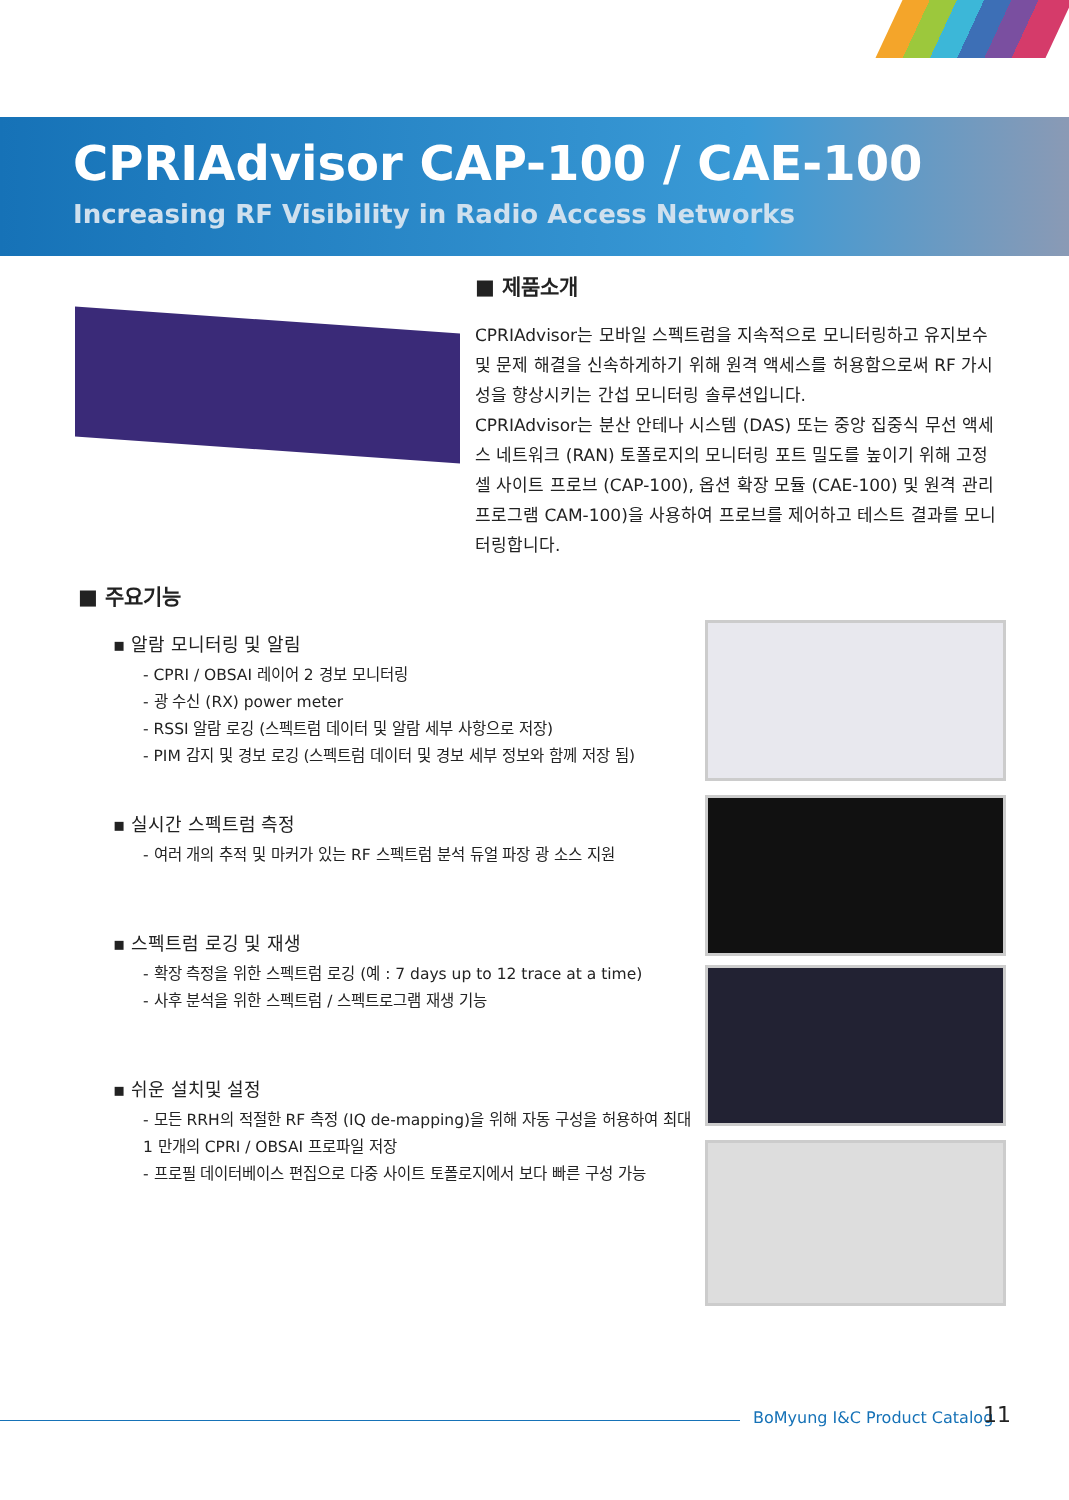CPRIAdvisor CAP-100 / CAE-100
Increasing RF Visibility in Radio Access Networks
■ 제품소개
CPRIAdvisor는 모바일 스펙트럼을 지속적으로 모니터링하고 유지보수 및 문제 해결을 신속하게하기 위해 원격 액세스를 허용함으로써 RF 가시성을 향상시키는 간섭 모니터링 솔루션입니다.
CPRIAdvisor는 분산 안테나 시스템 (DAS) 또는 중앙 집중식 무선 액세스 네트워크 (RAN) 토폴로지의 모니터링 포트 밀도를 높이기 위해 고정 셀 사이트 프로브 (CAP-100), 옵션 확장 모듈 (CAE-100) 및 원격 관리 프로그램 CAM-100)을 사용하여 프로브를 제어하고 테스트 결과를 모니터링합니다.
■ 주요기능
▪ 알람 모니터링 및 알림
- CPRI / OBSAI 레이어 2 경보 모니터링
- 광 수신 (RX) power meter
- RSSI 알람 로깅 (스펙트럼 데이터 및 알람 세부 사항으로 저장)
- PIM 감지 및 경보 로깅 (스펙트럼 데이터 및 경보 세부 정보와 함께 저장 됨)
▪ 실시간 스펙트럼 측정
- 여러 개의 추적 및 마커가 있는 RF 스펙트럼 분석 듀얼 파장 광 소스 지원
▪ 스펙트럼 로깅 및 재생
- 확장 측정을 위한 스펙트럼 로깅 (예 : 7 days up to 12 trace at a time)
- 사후 분석을 위한 스펙트럼 / 스펙트로그램 재생 기능
▪ 쉬운 설치및 설정
- 모든 RRH의 적절한 RF 측정 (IQ de-mapping)을 위해 자동 구성을 허용하여 최대 1 만개의 CPRI / OBSAI 프로파일 저장
- 프로필 데이터베이스 편집으로 다중 사이트 토폴로지에서 보다 빠른 구성 가능
BoMyung I&C Product Catalog 11